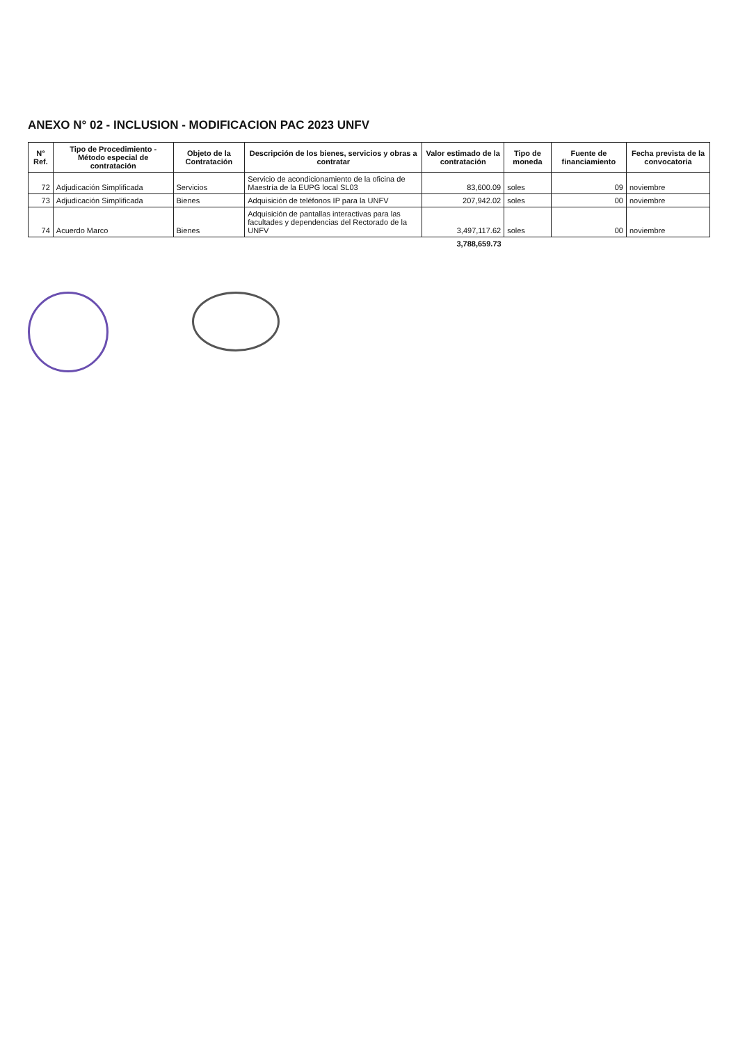ANEXO N° 02 - INCLUSION - MODIFICACION PAC 2023 UNFV
| N° Ref. | Tipo de Procedimiento - Método especial de contratación | Objeto de la Contratación | Descripción de los bienes, servicios y obras a contratar | Valor estimado de la contratación | Tipo de moneda | Fuente de financiamiento | Fecha prevista de la convocatoria |
| --- | --- | --- | --- | --- | --- | --- | --- |
| 72 | Adjudicación Simplificada | Servicios | Servicio de acondicionamiento de la oficina de Maestría de la EUPG local SL03 | 83,600.09 | soles | 09 | noviembre |
| 73 | Adjudicación Simplificada | Bienes | Adquisición de teléfonos IP para la UNFV | 207,942.02 | soles | 00 | noviembre |
| 74 | Acuerdo Marco | Bienes | Adquisición de pantallas interactivas para las facultades y dependencias del Rectorado de la UNFV | 3,497,117.62 | soles | 00 | noviembre |
| | | | | 3,788,659.73 | | | |